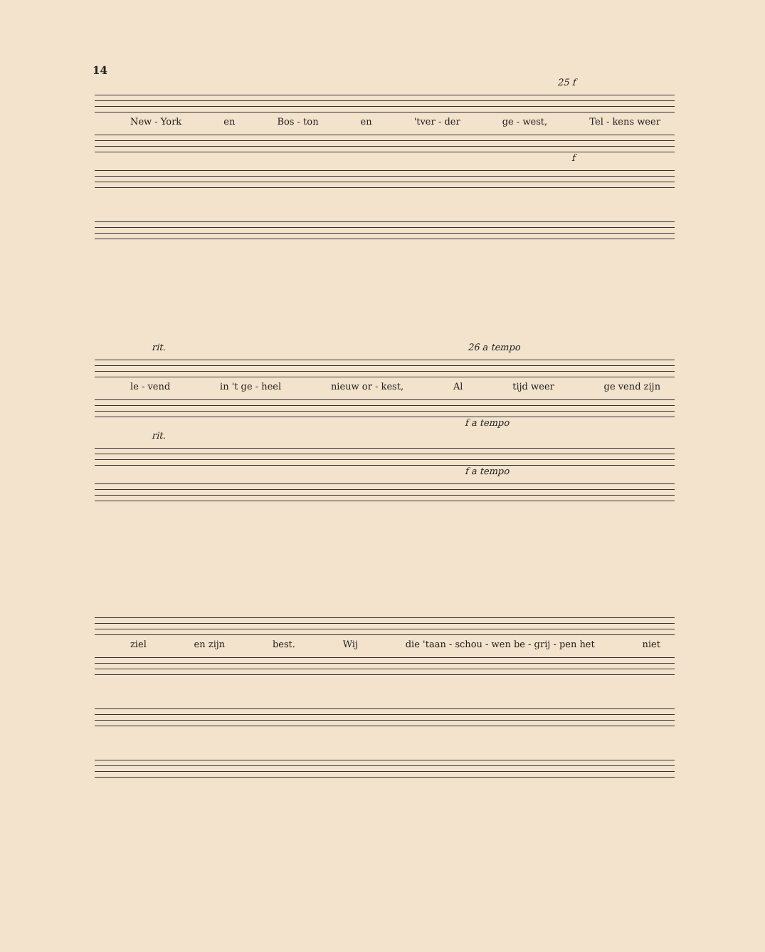14
25 f
New - York en Bos - ton en 'tver - der ge - west, Tel - kens weer
f
rit. 26 a tempo
le - vend in 't ge - heel nieuw or - kest, Al tijd weer ge vend zijn
f a tempo
rit.
f a tempo
ziel en zijn best. Wij die 'taan - schou - wen be - grij - pen het niet